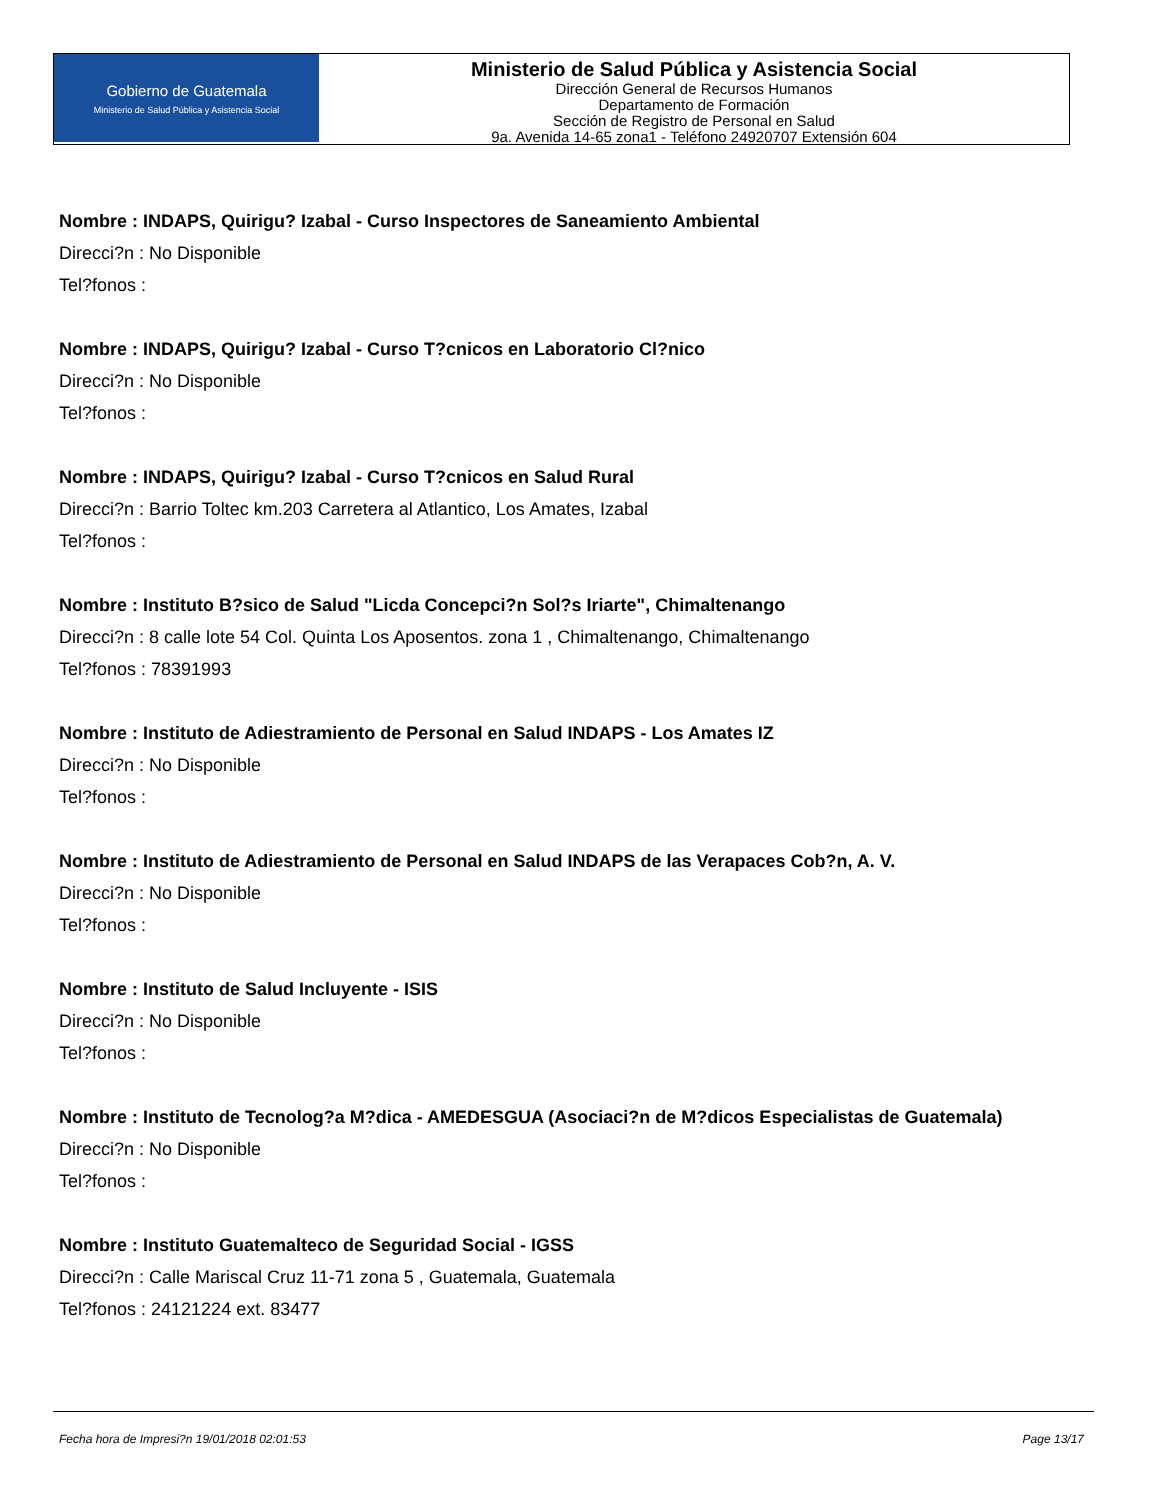Gobierno de Guatemala
Ministerio de Salud Pública y Asistencia Social
Ministerio de Salud Pública y Asistencia Social
Dirección General de Recursos Humanos
Departamento de Formación
Sección de Registro de Personal en Salud
9a. Avenida 14-65 zona1 - Teléfono 24920707 Extensión 604
Nombre : INDAPS, Quirigu? Izabal - Curso Inspectores de Saneamiento Ambiental
Direcci?n : No Disponible
Tel?fonos :
Nombre : INDAPS, Quirigu? Izabal - Curso T?cnicos en Laboratorio Cl?nico
Direcci?n : No Disponible
Tel?fonos :
Nombre : INDAPS, Quirigu? Izabal - Curso T?cnicos en Salud Rural
Direcci?n : Barrio Toltec km.203 Carretera al Atlantico, Los Amates, Izabal
Tel?fonos :
Nombre : Instituto B?sico de Salud "Licda Concepci?n Sol?s Iriarte", Chimaltenango
Direcci?n : 8 calle lote 54 Col. Quinta Los Aposentos. zona 1 , Chimaltenango, Chimaltenango
Tel?fonos : 78391993
Nombre : Instituto de Adiestramiento de Personal en Salud INDAPS - Los Amates IZ
Direcci?n : No Disponible
Tel?fonos :
Nombre : Instituto de Adiestramiento de Personal en Salud INDAPS de las Verapaces Cob?n, A. V.
Direcci?n : No Disponible
Tel?fonos :
Nombre : Instituto de Salud Incluyente - ISIS
Direcci?n : No Disponible
Tel?fonos :
Nombre : Instituto de Tecnolog?a M?dica - AMEDESGUA (Asociaci?n de M?dicos Especialistas de Guatemala)
Direcci?n : No Disponible
Tel?fonos :
Nombre : Instituto Guatemalteco de Seguridad Social - IGSS
Direcci?n : Calle Mariscal Cruz 11-71 zona 5 , Guatemala, Guatemala
Tel?fonos : 24121224 ext. 83477
Fecha hora de Impresi?n 19/01/2018 02:01:53 Page 13/17